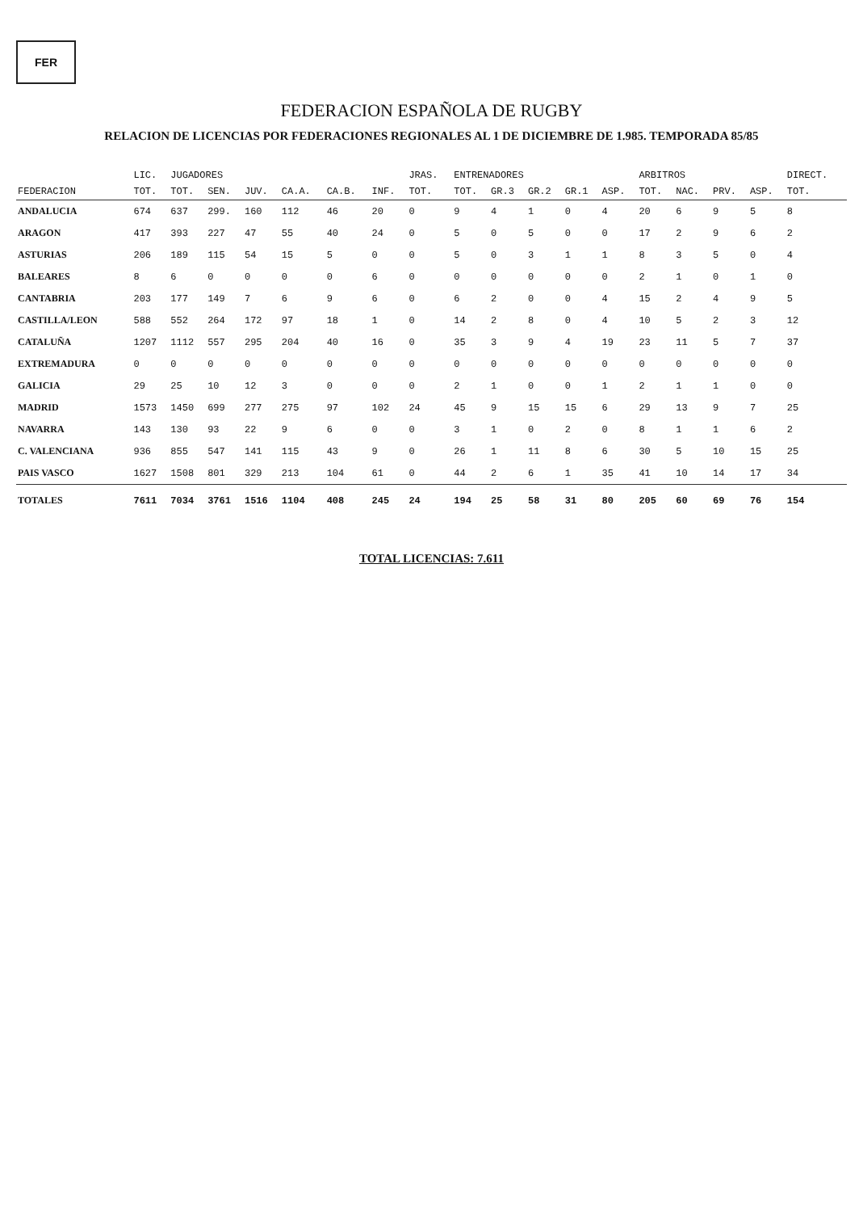FER
FEDERACION ESPAÑOLA DE RUGBY
RELACION DE LICENCIAS POR FEDERACIONES REGIONALES AL 1 DE DICIEMBRE DE 1.985. TEMPORADA 85/85
| | LIC. | JUGADORES | | | | | | JRAS. | ENTRENADORES | | | | | ARBITROS | | | | DIRECT. |
| --- | --- | --- | --- | --- | --- | --- | --- | --- | --- | --- | --- | --- | --- | --- | --- | --- | --- | --- |
| FEDERACION | TOT. | TOT. | SEN. | JUV. | CA.A. | CA.B. | INF. | TOT. | TOT. | GR.3 | GR.2 | GR.1 | ASP. | TOT. | NAC. | PRV. | ASP. | TOT. |
| ANDALUCIA | 674 | 637 | 299. | 160 | 112 | 46 | 20 | 0 | 9 | 4 | 1 | 0 | 4 | 20 | 6 | 9 | 5 | 8 |
| ARAGON | 417 | 393 | 227 | 47 | 55 | 40 | 24 | 0 | 5 | 0 | 5 | 0 | 0 | 17 | 2 | 9 | 6 | 2 |
| ASTURIAS | 206 | 189 | 115 | 54 | 15 | 5 | 0 | 0 | 5 | 0 | 3 | 1 | 1 | 8 | 3 | 5 | 0 | 4 |
| BALEARES | 8 | 6 | 0 | 0 | 0 | 0 | 6 | 0 | 0 | 0 | 0 | 0 | 0 | 2 | 1 | 0 | 1 | 0 |
| CANTABRIA | 203 | 177 | 149 | 7 | 6 | 9 | 6 | 0 | 6 | 2 | 0 | 0 | 4 | 15 | 2 | 4 | 9 | 5 |
| CASTILLA/LEON | 588 | 552 | 264 | 172 | 97 | 18 | 1 | 0 | 14 | 2 | 8 | 0 | 4 | 10 | 5 | 2 | 3 | 12 |
| CATALUÑA | 1207 | 1112 | 557 | 295 | 204 | 40 | 16 | 0 | 35 | 3 | 9 | 4 | 19 | 23 | 11 | 5 | 7 | 37 |
| EXTREMADURA | 0 | 0 | 0 | 0 | 0 | 0 | 0 | 0 | 0 | 0 | 0 | 0 | 0 | 0 | 0 | 0 | 0 | 0 |
| GALICIA | 29 | 25 | 10 | 12 | 3 | 0 | 0 | 0 | 2 | 1 | 0 | 0 | 1 | 2 | 1 | 1 | 0 | 0 |
| MADRID | 1573 | 1450 | 699 | 277 | 275 | 97 | 102 | 24 | 45 | 9 | 15 | 15 | 6 | 29 | 13 | 9 | 7 | 25 |
| NAVARRA | 143 | 130 | 93 | 22 | 9 | 6 | 0 | 0 | 3 | 1 | 0 | 2 | 0 | 8 | 1 | 1 | 6 | 2 |
| C. VALENCIANA | 936 | 855 | 547 | 141 | 115 | 43 | 9 | 0 | 26 | 1 | 11 | 8 | 6 | 30 | 5 | 10 | 15 | 25 |
| PAIS VASCO | 1627 | 1508 | 801 | 329 | 213 | 104 | 61 | 0 | 44 | 2 | 6 | 1 | 35 | 41 | 10 | 14 | 17 | 34 |
| TOTALES | 7611 | 7034 | 3761 | 1516 | 1104 | 408 | 245 | 24 | 194 | 25 | 58 | 31 | 80 | 205 | 60 | 69 | 76 | 154 |
TOTAL LICENCIAS: 7.611